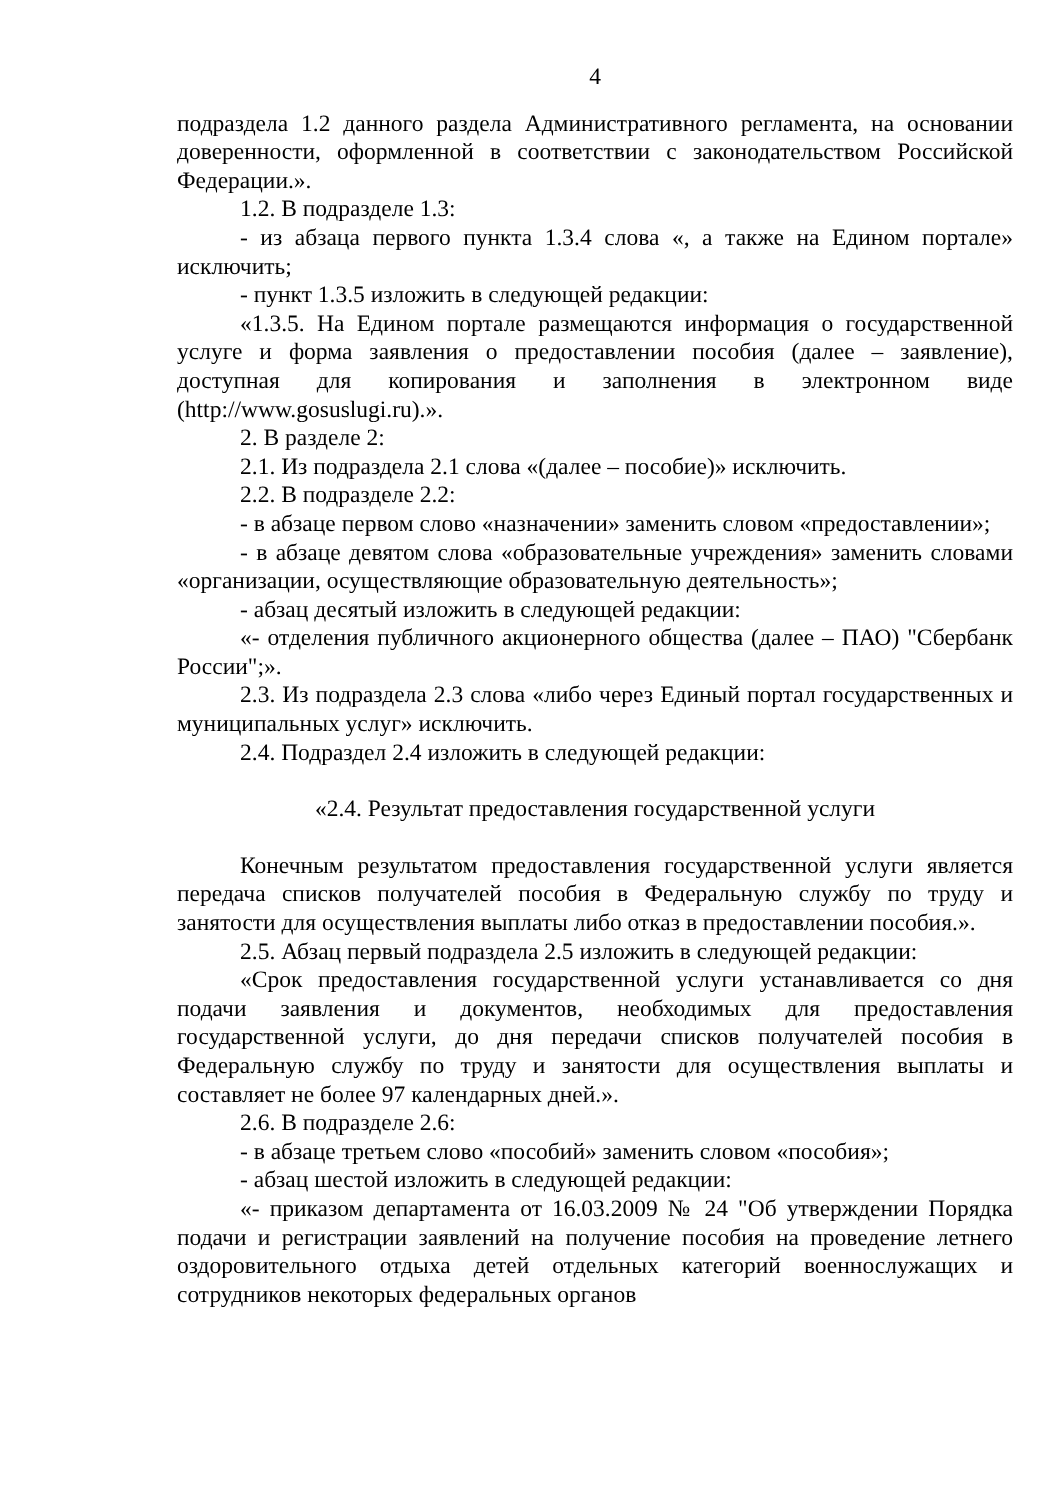4
подраздела 1.2 данного раздела Административного регламента, на основании доверенности, оформленной в соответствии с законодательством Российской Федерации.».
1.2. В подразделе 1.3:
- из абзаца первого пункта 1.3.4 слова «, а также на Едином портале» исключить;
- пункт 1.3.5 изложить в следующей редакции:
«1.3.5. На Едином портале размещаются информация о государственной услуге и форма заявления о предоставлении пособия (далее – заявление), доступная для копирования и заполнения в электронном виде (http://www.gosuslugi.ru).».
2. В разделе 2:
2.1. Из подраздела 2.1 слова «(далее – пособие)» исключить.
2.2. В подразделе 2.2:
- в абзаце первом слово «назначении» заменить словом «предоставлении»;
- в абзаце девятом слова «образовательные учреждения» заменить словами «организации, осуществляющие образовательную деятельность»;
- абзац десятый изложить в следующей редакции:
«- отделения публичного акционерного общества (далее – ПАО) "Сбербанк России";».
2.3. Из подраздела 2.3 слова «либо через Единый портал государственных и муниципальных услуг» исключить.
2.4. Подраздел 2.4 изложить в следующей редакции:
«2.4. Результат предоставления государственной услуги
Конечным результатом предоставления государственной услуги является передача списков получателей пособия в Федеральную службу по труду и занятости для осуществления выплаты либо отказ в предоставлении пособия.».
2.5. Абзац первый подраздела 2.5 изложить в следующей редакции:
«Срок предоставления государственной услуги устанавливается со дня подачи заявления и документов, необходимых для предоставления государственной услуги, до дня передачи списков получателей пособия в Федеральную службу по труду и занятости для осуществления выплаты и составляет не более 97 календарных дней.».
2.6. В подразделе 2.6:
- в абзаце третьем слово «пособий» заменить словом «пособия»;
- абзац шестой изложить в следующей редакции:
«- приказом департамента от 16.03.2009 № 24 "Об утверждении Порядка подачи и регистрации заявлений на получение пособия на проведение летнего оздоровительного отдыха детей отдельных категорий военнослужащих и сотрудников некоторых федеральных органов